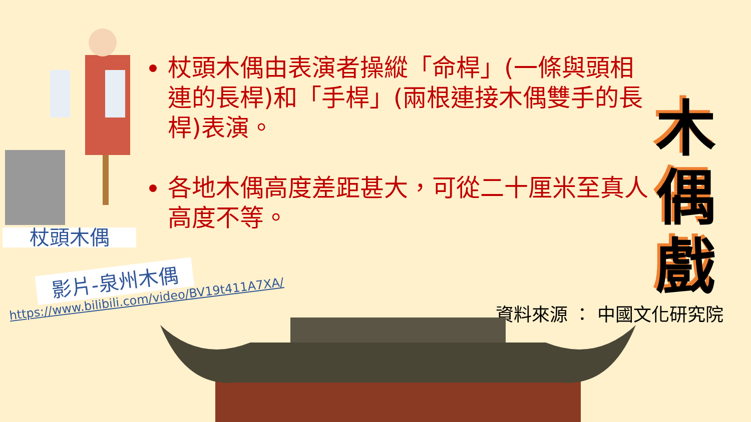杖頭木偶
杖頭木偶由表演者操縱「命桿」(一條與頭相連的長桿)和「手桿」(兩根連接木偶雙手的長桿)表演。
各地木偶高度差距甚大，可從二十厘米至真人高度不等。
木
偶
戲
資料來源 ： 中國文化研究院
影片-泉州木偶
https://www.bilibili.com/video/BV19t411A7XA/